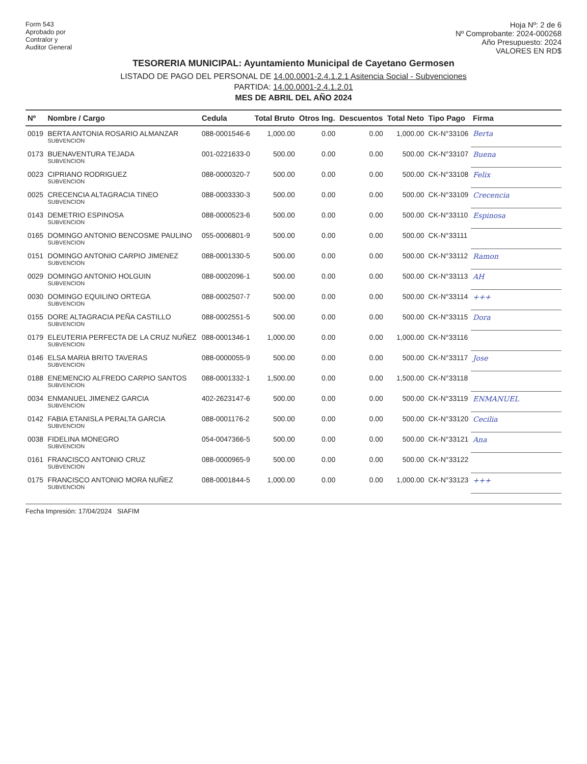Form 543
Aprobado por
Contralor y
Auditor General
Hoja Nº: 2 de 6
Nº Comprobante: 2024-000268
Año Presupuesto: 2024
VALORES EN RD$
TESORERIA MUNICIPAL: Ayuntamiento Municipal de Cayetano Germosen
LISTADO DE PAGO DEL PERSONAL DE 14.00.0001-2.4.1.2.1 Asitencia Social - Subvenciones
PARTIDA: 14.00.0001-2.4.1.2.01
MES DE ABRIL DEL AÑO 2024
| Nº | Nombre / Cargo | Cedula | Total Bruto | Otros Ing. | Descuentos | Total Neto | Tipo Pago | Firma |
| --- | --- | --- | --- | --- | --- | --- | --- | --- |
| 0019 | BERTA ANTONIA ROSARIO ALMANZAR SUBVENCION | 088-0001546-6 | 1,000.00 | 0.00 | 0.00 | 1,000.00 | CK-N°33106 | Berta |
| 0173 | BUENAVENTURA TEJADA SUBVENCION | 001-0221633-0 | 500.00 | 0.00 | 0.00 | 500.00 | CK-N°33107 | Buena |
| 0023 | CIPRIANO RODRIGUEZ SUBVENCION | 088-0000320-7 | 500.00 | 0.00 | 0.00 | 500.00 | CK-N°33108 | Felix |
| 0025 | CRECENCIA ALTAGRACIA TINEO SUBVENCION | 088-0003330-3 | 500.00 | 0.00 | 0.00 | 500.00 | CK-N°33109 | Crecencia |
| 0143 | DEMETRIO ESPINOSA SUBVENCION | 088-0000523-6 | 500.00 | 0.00 | 0.00 | 500.00 | CK-N°33110 | Espinosa |
| 0165 | DOMINGO ANTONIO BENCOSME PAULINO SUBVENCION | 055-0006801-9 | 500.00 | 0.00 | 0.00 | 500.00 | CK-N°33111 | |
| 0151 | DOMINGO ANTONIO CARPIO JIMENEZ SUBVENCION | 088-0001330-5 | 500.00 | 0.00 | 0.00 | 500.00 | CK-N°33112 | Ramon |
| 0029 | DOMINGO ANTONIO HOLGUIN SUBVENCION | 088-0002096-1 | 500.00 | 0.00 | 0.00 | 500.00 | CK-N°33113 | AH |
| 0030 | DOMINGO EQUILINO ORTEGA SUBVENCION | 088-0002507-7 | 500.00 | 0.00 | 0.00 | 500.00 | CK-N°33114 | +++ |
| 0155 | DORE ALTAGRACIA PEÑA CASTILLO SUBVENCION | 088-0002551-5 | 500.00 | 0.00 | 0.00 | 500.00 | CK-N°33115 | Dora |
| 0179 | ELEUTERIA PERFECTA DE LA CRUZ NUÑEZ SUBVENCION | 088-0001346-1 | 1,000.00 | 0.00 | 0.00 | 1,000.00 | CK-N°33116 | |
| 0146 | ELSA MARIA BRITO TAVERAS SUBVENCION | 088-0000055-9 | 500.00 | 0.00 | 0.00 | 500.00 | CK-N°33117 | Jose |
| 0188 | ENEMENCIO ALFREDO CARPIO SANTOS SUBVENCION | 088-0001332-1 | 1,500.00 | 0.00 | 0.00 | 1,500.00 | CK-N°33118 | |
| 0034 | ENMANUEL JIMENEZ GARCIA SUBVENCION | 402-2623147-6 | 500.00 | 0.00 | 0.00 | 500.00 | CK-N°33119 | ENMANUEL |
| 0142 | FABIA ETANISLA PERALTA GARCIA SUBVENCION | 088-0001176-2 | 500.00 | 0.00 | 0.00 | 500.00 | CK-N°33120 | Cecilia |
| 0038 | FIDELINA MONEGRO SUBVENCION | 054-0047366-5 | 500.00 | 0.00 | 0.00 | 500.00 | CK-N°33121 | Ana |
| 0161 | FRANCISCO ANTONIO CRUZ SUBVENCION | 088-0000965-9 | 500.00 | 0.00 | 0.00 | 500.00 | CK-N°33122 | |
| 0175 | FRANCISCO ANTONIO MORA NUÑEZ SUBVENCION | 088-0001844-5 | 1,000.00 | 0.00 | 0.00 | 1,000.00 | CK-N°33123 | +++ |
Fecha Impresión: 17/04/2024 SIAFIM